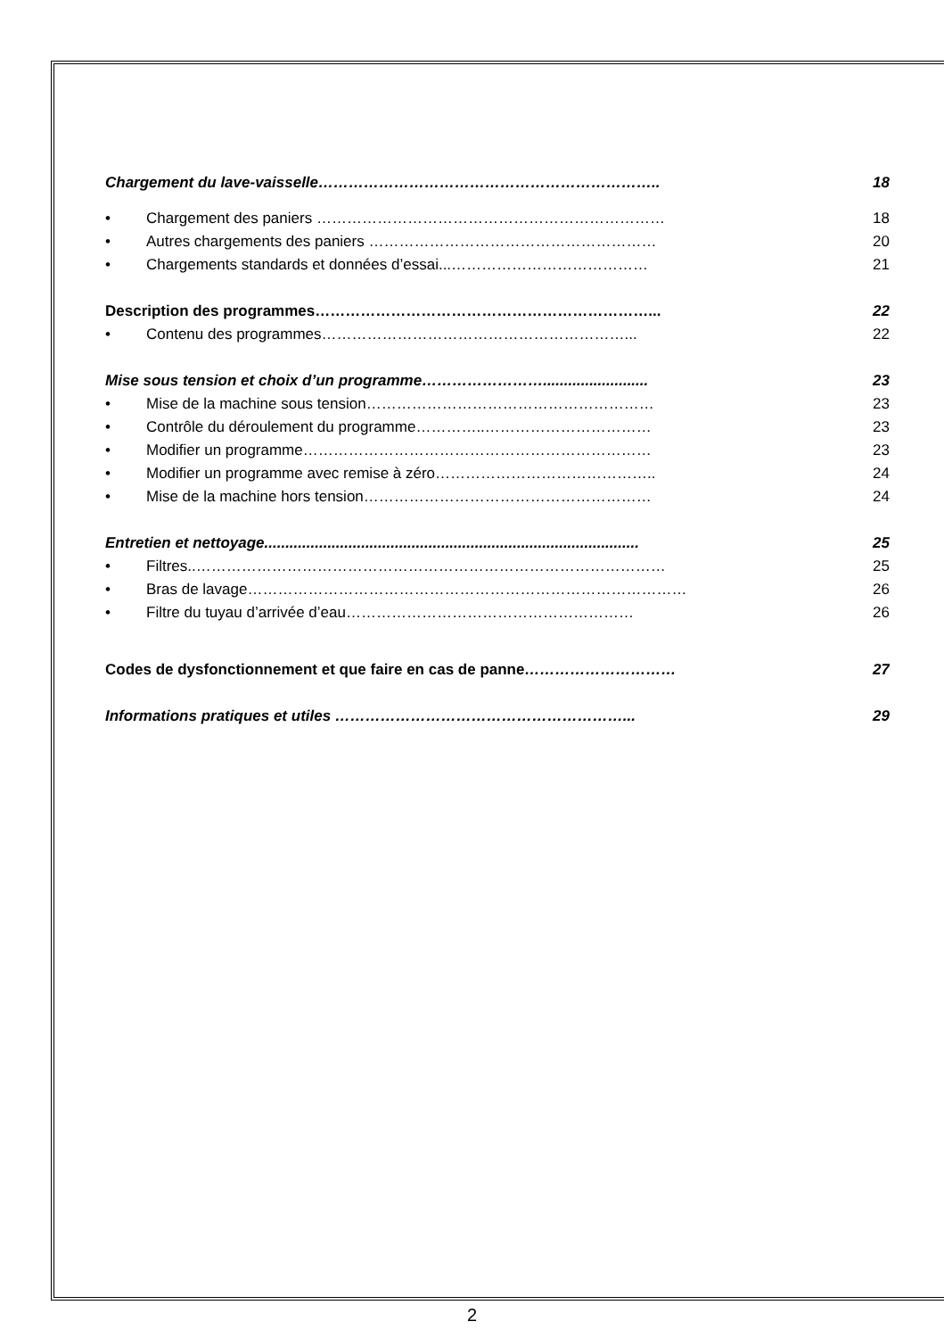Chargement du lave-vaisselle………………………………………………………….. 18
• Chargement des paniers …………………………………………………………… 18
• Autres chargements des paniers ………………………………………………… 20
• Chargements standards et données d’essai...………………………………… 21
Description des programmes…………………………………………………………... 22
• Contenu des programmes……………………………………………………... 22
Mise sous tension et choix d’un programme……………………......................... 23
• Mise de la machine sous tension………………………………………………… 23
• Contrôle du déroulement du programme…………..…………………………… 23
• Modifier un programme…………………………………………………………… 23
• Modifier un programme avec remise à zéro…………………………………….. 24
• Mise de la machine hors tension………………………………………………… 24
Entretien et nettoyage......................................................................................... 25
• Filtres..………………………………………………………………………………… 25
• Bras de lavage…………………………………………………………………………… 26
• Filtre du tuyau d’arrivée d’eau………………………………………………… 26
Codes de dysfonctionnement et que faire en cas de panne………………………… 27
Informations pratiques et utiles …………………………………………………... 29
2